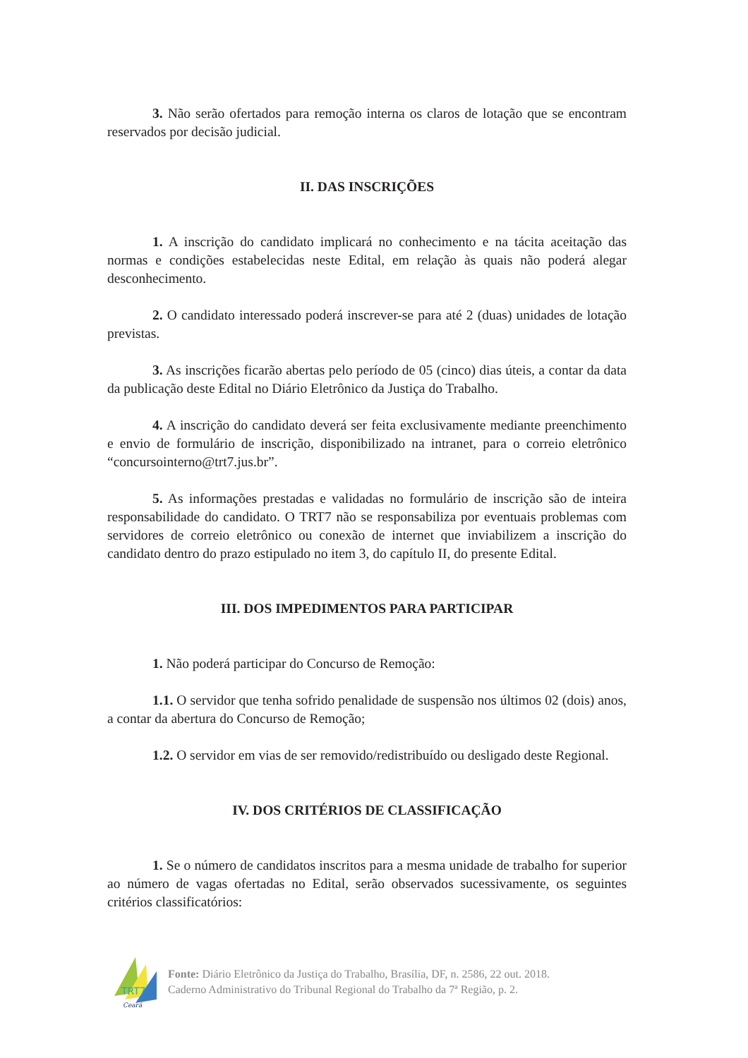3. Não serão ofertados para remoção interna os claros de lotação que se encontram reservados por decisão judicial.
II. DAS INSCRIÇÕES
1. A inscrição do candidato implicará no conhecimento e na tácita aceitação das normas e condições estabelecidas neste Edital, em relação às quais não poderá alegar desconhecimento.
2. O candidato interessado poderá inscrever-se para até 2 (duas) unidades de lotação previstas.
3. As inscrições ficarão abertas pelo período de 05 (cinco) dias úteis, a contar da data da publicação deste Edital no Diário Eletrônico da Justiça do Trabalho.
4. A inscrição do candidato deverá ser feita exclusivamente mediante preenchimento e envio de formulário de inscrição, disponibilizado na intranet, para o correio eletrônico “concursointerno@trt7.jus.br”.
5. As informações prestadas e validadas no formulário de inscrição são de inteira responsabilidade do candidato. O TRT7 não se responsabiliza por eventuais problemas com servidores de correio eletrônico ou conexão de internet que inviabilizem a inscrição do candidato dentro do prazo estipulado no item 3, do capítulo II, do presente Edital.
III. DOS IMPEDIMENTOS PARA PARTICIPAR
1. Não poderá participar do Concurso de Remoção:
1.1. O servidor que tenha sofrido penalidade de suspensão nos últimos 02 (dois) anos, a contar da abertura do Concurso de Remoção;
1.2. O servidor em vias de ser removido/redistribuído ou desligado deste Regional.
IV. DOS CRITÉRIOS DE CLASSIFICAÇÃO
1. Se o número de candidatos inscritos para a mesma unidade de trabalho for superior ao número de vagas ofertadas no Edital, serão observados sucessivamente, os seguintes critérios classificatórios:
TRT7
Ceará
Fonte: Diário Eletrônico da Justiça do Trabalho, Brasília, DF, n. 2586, 22 out. 2018.
Caderno Administrativo do Tribunal Regional do Trabalho da 7ª Região, p. 2.